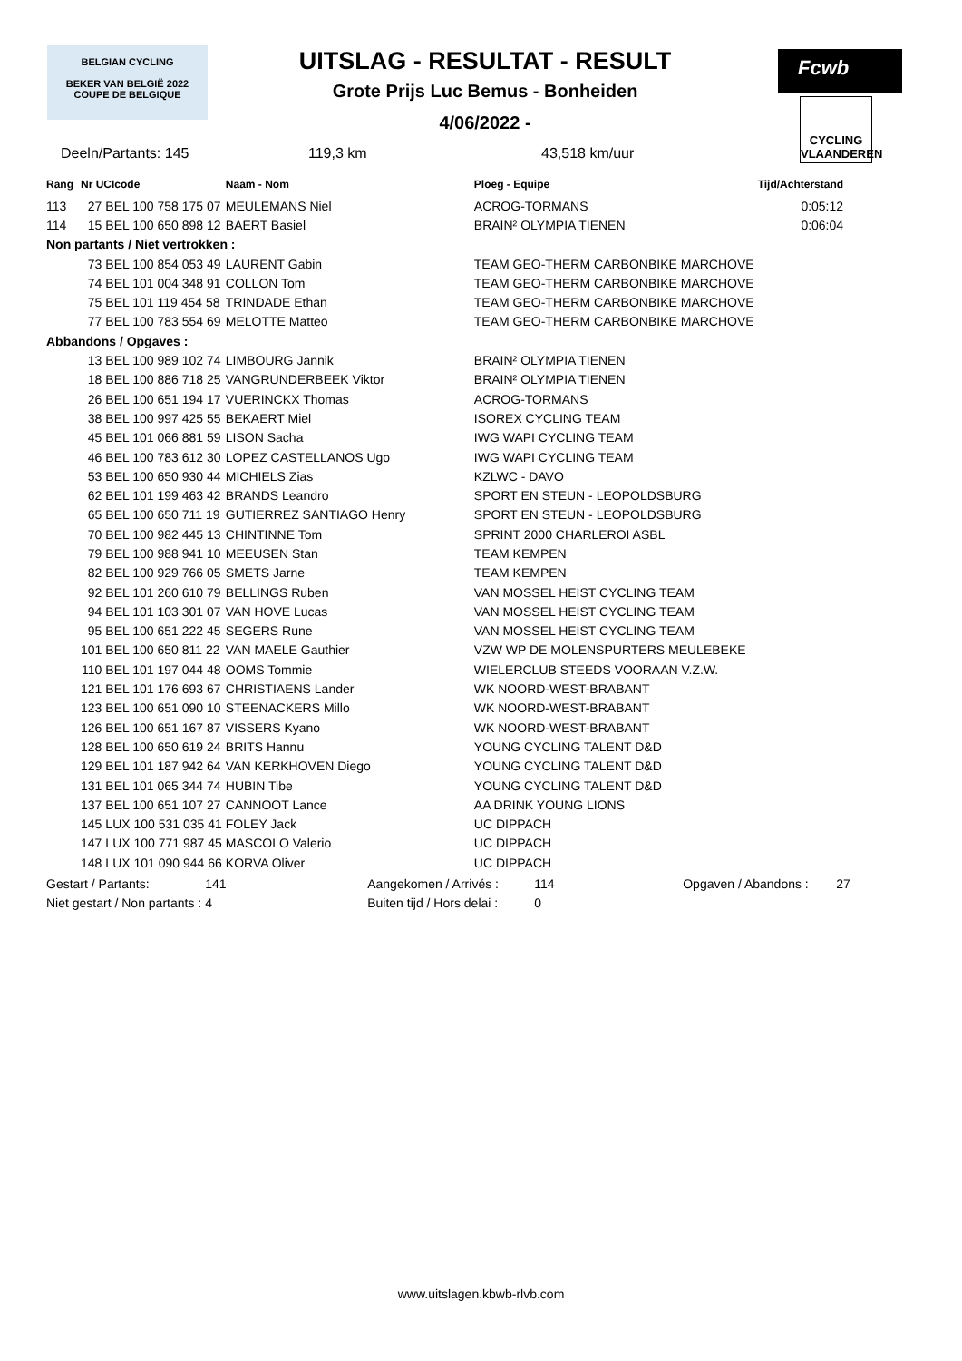BELGIAN CYCLING
BEKER VAN BELGIË 2022
COUPE DE BELGIQUE
UITSLAG - RESULTAT - RESULT
Grote Prijs Luc Bemus - Bonheiden
4/06/2022 -
Fcwb
CYCLING VLAANDEREN
Deeln/Partants: 145 119,3 km 43,518 km/uur
| Rang | Nr UCIcode | | Naam - Nom | Ploeg - Equipe | Tijd/Achterstand |
| --- | --- | --- | --- | --- | --- |
| 113 | 27 | BEL 100 758 175 07 | MEULEMANS Niel | ACROG-TORMANS | 0:05:12 |
| 114 | 15 | BEL 100 650 898 12 | BAERT Basiel | BRAIN² OLYMPIA TIENEN | 0:06:04 |
| Non partants / Niet vertrokken : | | | | | |
| | 73 | BEL 100 854 053 49 | LAURENT Gabin | TEAM GEO-THERM CARBONBIKE MARCHOVE | |
| | 74 | BEL 101 004 348 91 | COLLON Tom | TEAM GEO-THERM CARBONBIKE MARCHOVE | |
| | 75 | BEL 101 119 454 58 | TRINDADE Ethan | TEAM GEO-THERM CARBONBIKE MARCHOVE | |
| | 77 | BEL 100 783 554 69 | MELOTTE Matteo | TEAM GEO-THERM CARBONBIKE MARCHOVE | |
| Abbandons / Opgaves : | | | | | |
| | 13 | BEL 100 989 102 74 | LIMBOURG Jannik | BRAIN² OLYMPIA TIENEN | |
| | 18 | BEL 100 886 718 25 | VANGRUNDERBEEK Viktor | BRAIN² OLYMPIA TIENEN | |
| | 26 | BEL 100 651 194 17 | VUERINCKX Thomas | ACROG-TORMANS | |
| | 38 | BEL 100 997 425 55 | BEKAERT Miel | ISOREX CYCLING TEAM | |
| | 45 | BEL 101 066 881 59 | LISON Sacha | IWG WAPI CYCLING TEAM | |
| | 46 | BEL 100 783 612 30 | LOPEZ CASTELLANOS Ugo | IWG WAPI CYCLING TEAM | |
| | 53 | BEL 100 650 930 44 | MICHIELS Zias | KZLWC - DAVO | |
| | 62 | BEL 101 199 463 42 | BRANDS Leandro | SPORT EN STEUN - LEOPOLDSBURG | |
| | 65 | BEL 100 650 711 19 | GUTIERREZ SANTIAGO Henry | SPORT EN STEUN - LEOPOLDSBURG | |
| | 70 | BEL 100 982 445 13 | CHINTINNE Tom | SPRINT 2000 CHARLEROI ASBL | |
| | 79 | BEL 100 988 941 10 | MEEUSEN Stan | TEAM KEMPEN | |
| | 82 | BEL 100 929 766 05 | SMETS Jarne | TEAM KEMPEN | |
| | 92 | BEL 101 260 610 79 | BELLINGS Ruben | VAN MOSSEL HEIST CYCLING TEAM | |
| | 94 | BEL 101 103 301 07 | VAN HOVE Lucas | VAN MOSSEL HEIST CYCLING TEAM | |
| | 95 | BEL 100 651 222 45 | SEGERS Rune | VAN MOSSEL HEIST CYCLING TEAM | |
| | 101 | BEL 100 650 811 22 | VAN MAELE Gauthier | VZW WP DE MOLENSPURTERS MEULEBEKE | |
| | 110 | BEL 101 197 044 48 | OOMS Tommie | WIELERCLUB STEEDS VOORAAN V.Z.W. | |
| | 121 | BEL 101 176 693 67 | CHRISTIAENS Lander | WK NOORD-WEST-BRABANT | |
| | 123 | BEL 100 651 090 10 | STEENACKERS Millo | WK NOORD-WEST-BRABANT | |
| | 126 | BEL 100 651 167 87 | VISSERS Kyano | WK NOORD-WEST-BRABANT | |
| | 128 | BEL 100 650 619 24 | BRITS Hannu | YOUNG CYCLING TALENT D&D | |
| | 129 | BEL 101 187 942 64 | VAN KERKHOVEN Diego | YOUNG CYCLING TALENT D&D | |
| | 131 | BEL 101 065 344 74 | HUBIN Tibe | YOUNG CYCLING TALENT D&D | |
| | 137 | BEL 100 651 107 27 | CANNOOT Lance | AA DRINK YOUNG LIONS | |
| | 145 | LUX 100 531 035 41 | FOLEY Jack | UC DIPPACH | |
| | 147 | LUX 100 771 987 45 | MASCOLO Valerio | UC DIPPACH | |
| | 148 | LUX 101 090 944 66 | KORVA Oliver | UC DIPPACH | |
| Gestart / Partants: | 141 | Aangekomen / Arrivés : | 114 | Opgaven / Abandons : | 27 |
| Niet gestart / Non partants : | 4 | Buiten tijd / Hors delai : | 0 | | |
www.uitslagen.kbwb-rlvb.com